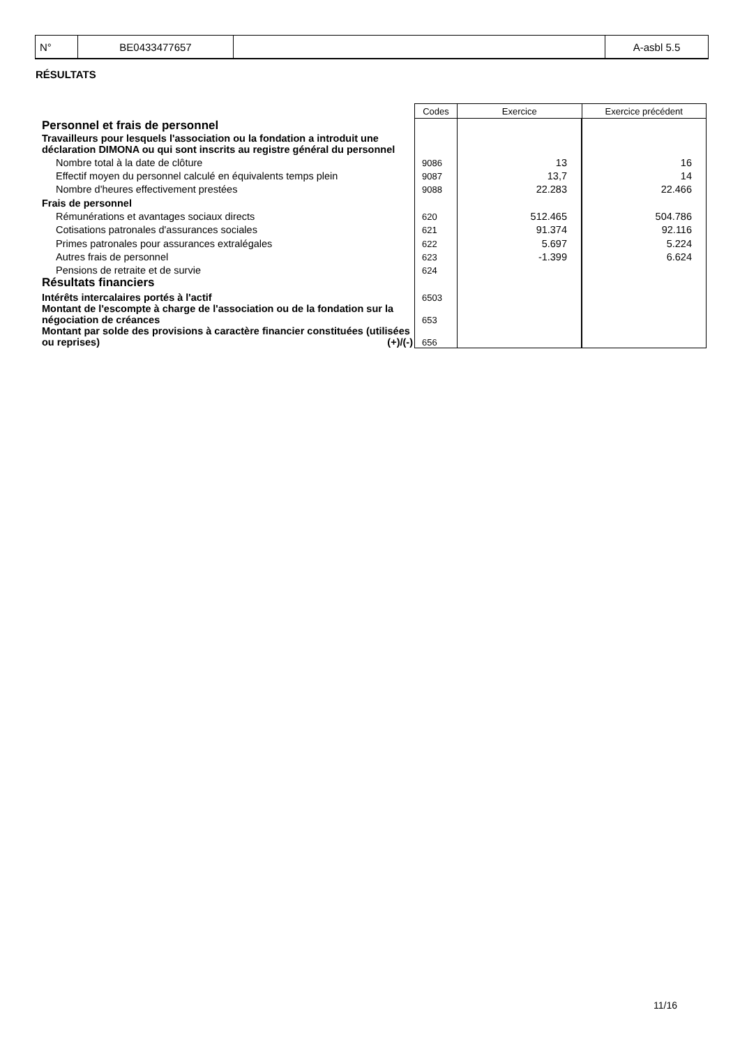| N° | BE0433477657 | | A-asbl 5.5 |
RÉSULTATS
| | Codes | Exercice | Exercice précédent |
| --- | --- | --- | --- |
| Personnel et frais de personnel | | | |
| Travailleurs pour lesquels l'association ou la fondation a introduit une déclaration DIMONA ou qui sont inscrits au registre général du personnel | | | |
| Nombre total à la date de clôture | 9086 | 13 | 16 |
| Effectif moyen du personnel calculé en équivalents temps plein | 9087 | 13,7 | 14 |
| Nombre d'heures effectivement prestées | 9088 | 22.283 | 22.466 |
| Frais de personnel | | | |
| Rémunérations et avantages sociaux directs | 620 | 512.465 | 504.786 |
| Cotisations patronales d'assurances sociales | 621 | 91.374 | 92.116 |
| Primes patronales pour assurances extralégales | 622 | 5.697 | 5.224 |
| Autres frais de personnel | 623 | -1.399 | 6.624 |
| Pensions de retraite et de survie | 624 | | |
| Résultats financiers | | | |
| Intérêts intercalaires portés à l'actif | 6503 | | |
| Montant de l'escompte à charge de l'association ou de la fondation sur la négociation de créances | 653 | | |
| Montant par solde des provisions à caractère financier constituées (utilisées ou reprises) (+)/(-) | 656 | | |
11/16